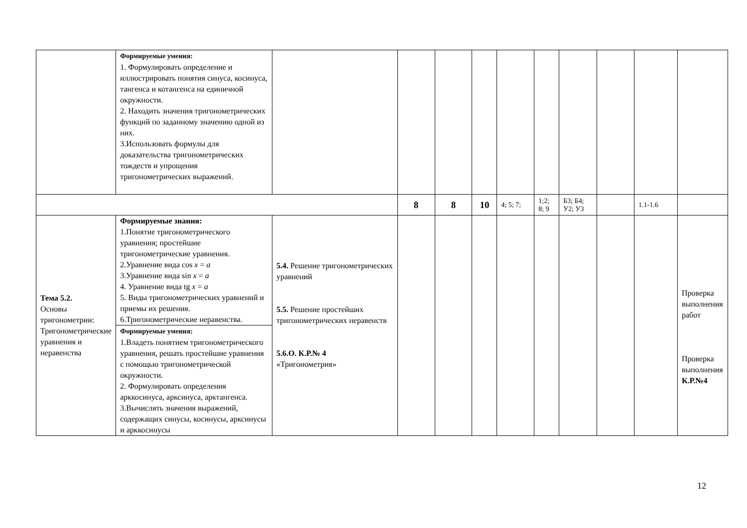| | Формируемые умения: 1. Формулировать определение и иллюстрировать понятия синуса, косинуса, тангенса и котангенса на единичной окружности. 2. Находить значения тригонометрических функций по заданному значению одной из них. 3.Использовать формулы для доказательства тригонометрических тождеств и упрощения тригонометрических выражений. | | | | | | | | | | |
| | | | 8 | 8 | 10 | 4; 5; 7; | 1;2; 8; 9 | Б3; Б4; У2; У3 | | 1.1-1.6 | |
| Тема 5.2. Основы тригонометрии: Тригонометрические уравнения и неравенства | Формируемые знания: 1.Понятие тригонометрического уравнения; простейшие тригонометрические уравнения. 2.Уравнение вида cos x = a 3.Уравнение вида sin x = a 4. Уравнение вида tg x = a 5. Виды тригонометрических уравнений и приемы их решения. 6.Тригонометрические неравенства. Формируемые умения: 1.Владеть понятием тригонометрического уравнения, решать простейшие уравнения с помощью тригонометрической окружности. 2. Формулировать определения арккосинуса, арксинуса, арктангенса. 3.Вычислять значения выражений, содержащих синусы, косинусы, арксинусы и арккосинусы | 5.4. Решение тригонометрических уравнений 5.5. Решение простейших тригонометрических неравенств 5.6.О. К.Р.№ 4 «Тригонометрия» | | | | | | | | | Проверка выполнения работ Проверка выполнения К.Р.№4 |
12